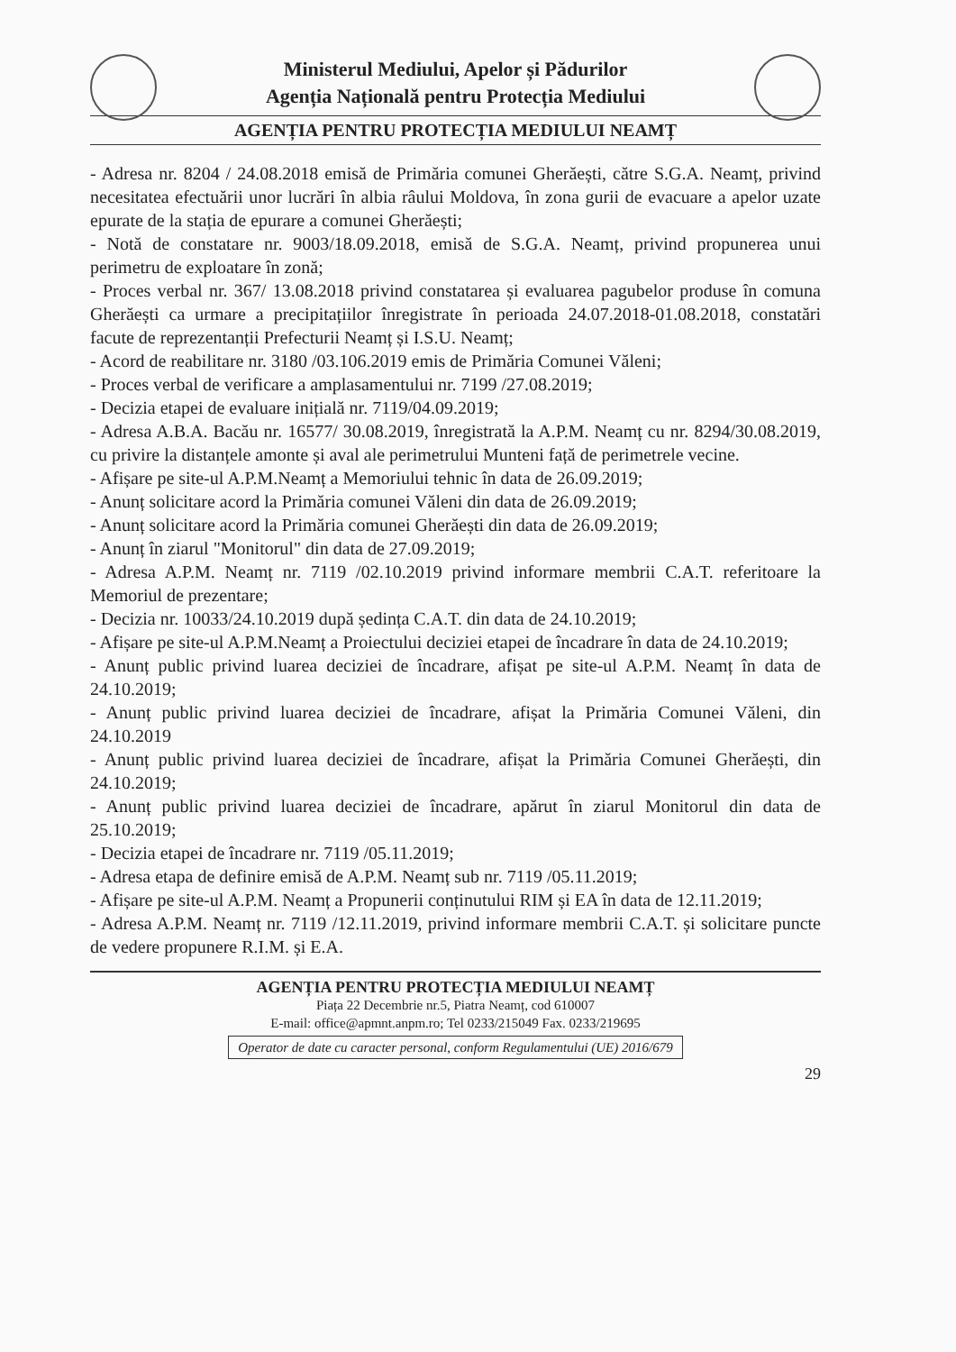Ministerul Mediului, Apelor și Pădurilor
Agenția Națională pentru Protecția Mediului
AGENȚIA PENTRU PROTECȚIA MEDIULUI NEAMȚ
- Adresa nr. 8204 / 24.08.2018 emisă de Primăria comunei Gherăești, către S.G.A. Neamț, privind necesitatea efectuării unor lucrări în albia râului Moldova, în zona gurii de evacuare a apelor uzate epurate de la stația de epurare a comunei Gherăești;
- Notă de constatare nr. 9003/18.09.2018, emisă de S.G.A. Neamț, privind propunerea unui perimetru de exploatare în zonă;
- Proces verbal nr. 367/ 13.08.2018 privind constatarea și evaluarea pagubelor produse în comuna Gherăești ca urmare a precipitațiilor înregistrate în perioada 24.07.2018-01.08.2018, constatări facute de reprezentanții Prefecturii Neamț și I.S.U. Neamț;
- Acord de reabilitare nr. 3180 /03.106.2019 emis de Primăria Comunei Văleni;
- Proces verbal de verificare a amplasamentului nr. 7199 /27.08.2019;
- Decizia etapei de evaluare inițială nr. 7119/04.09.2019;
- Adresa A.B.A. Bacău nr. 16577/ 30.08.2019, înregistrată la A.P.M. Neamț cu nr. 8294/30.08.2019, cu privire la distanțele amonte și aval ale perimetrului Munteni față de perimetrele vecine.
- Afișare pe site-ul A.P.M.Neamț a Memoriului tehnic în data de 26.09.2019;
- Anunț solicitare acord la Primăria comunei Văleni din data de 26.09.2019;
- Anunț solicitare acord la Primăria comunei Gherăești din data de 26.09.2019;
- Anunț în ziarul "Monitorul" din data de 27.09.2019;
- Adresa A.P.M. Neamț nr. 7119 /02.10.2019 privind informare membrii C.A.T. referitoare la Memoriul de prezentare;
- Decizia nr. 10033/24.10.2019 după ședința C.A.T. din data de 24.10.2019;
- Afișare pe site-ul A.P.M.Neamț a Proiectului deciziei etapei de încadrare în data de 24.10.2019;
- Anunț public privind luarea deciziei de încadrare, afișat pe site-ul A.P.M. Neamț în data de 24.10.2019;
- Anunț public privind luarea deciziei de încadrare, afișat la Primăria Comunei Văleni, din 24.10.2019
- Anunț public privind luarea deciziei de încadrare, afișat la Primăria Comunei Gherăești, din 24.10.2019;
- Anunț public privind luarea deciziei de încadrare, apărut în ziarul Monitorul din data de 25.10.2019;
- Decizia etapei de încadrare nr. 7119 /05.11.2019;
- Adresa etapa de definire emisă de A.P.M. Neamț sub nr. 7119 /05.11.2019;
- Afișare pe site-ul A.P.M. Neamț a Propunerii conținutului RIM și EA în data de 12.11.2019;
- Adresa A.P.M. Neamț nr. 7119 /12.11.2019, privind informare membrii C.A.T. și solicitare puncte de vedere propunere R.I.M. și E.A.
AGENȚIA PENTRU PROTECȚIA MEDIULUI NEAMȚ
Piața 22 Decembrie nr.5, Piatra Neamț, cod 610007
E-mail: office@apmnt.anpm.ro; Tel 0233/215049 Fax. 0233/219695
Operator de date cu caracter personal, conform Regulamentului (UE) 2016/679
29